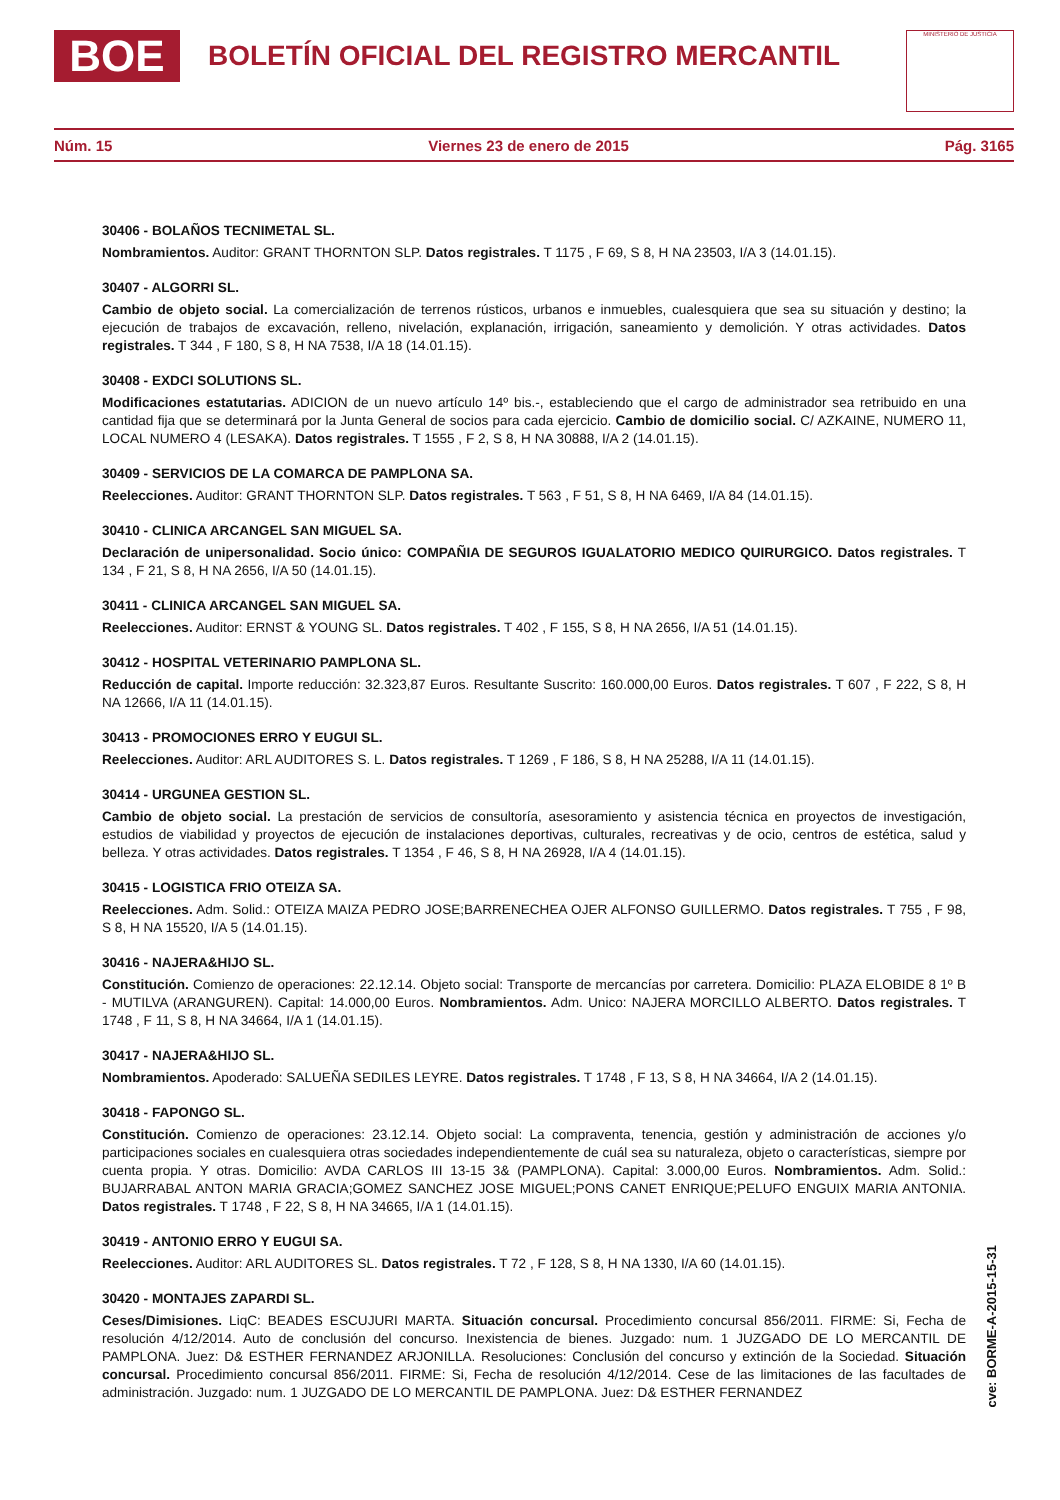BOE BOLETÍN OFICIAL DEL REGISTRO MERCANTIL
MINISTERIO DE JUSTICIA
Núm. 15 Viernes 23 de enero de 2015 Pág. 3165
30406 - BOLAÑOS TECNIMETAL SL.
Nombramientos. Auditor: GRANT THORNTON SLP. Datos registrales. T 1175 , F 69, S 8, H NA 23503, I/A 3 (14.01.15).
30407 - ALGORRI SL.
Cambio de objeto social. La comercialización de terrenos rústicos, urbanos e inmuebles, cualesquiera que sea su situación y destino; la ejecución de trabajos de excavación, relleno, nivelación, explanación, irrigación, saneamiento y demolición. Y otras actividades. Datos registrales. T 344 , F 180, S 8, H NA 7538, I/A 18 (14.01.15).
30408 - EXDCI SOLUTIONS SL.
Modificaciones estatutarias. ADICION de un nuevo artículo 14º bis.-, estableciendo que el cargo de administrador sea retribuido en una cantidad fija que se determinará por la Junta General de socios para cada ejercicio. Cambio de domicilio social. C/ AZKAINE, NUMERO 11, LOCAL NUMERO 4 (LESAKA). Datos registrales. T 1555 , F 2, S 8, H NA 30888, I/A 2 (14.01.15).
30409 - SERVICIOS DE LA COMARCA DE PAMPLONA SA.
Reelecciones. Auditor: GRANT THORNTON SLP. Datos registrales. T 563 , F 51, S 8, H NA 6469, I/A 84 (14.01.15).
30410 - CLINICA ARCANGEL SAN MIGUEL SA.
Declaración de unipersonalidad. Socio único: COMPAÑIA DE SEGUROS IGUALATORIO MEDICO QUIRURGICO. Datos registrales. T 134 , F 21, S 8, H NA 2656, I/A 50 (14.01.15).
30411 - CLINICA ARCANGEL SAN MIGUEL SA.
Reelecciones. Auditor: ERNST & YOUNG SL. Datos registrales. T 402 , F 155, S 8, H NA 2656, I/A 51 (14.01.15).
30412 - HOSPITAL VETERINARIO PAMPLONA SL.
Reducción de capital. Importe reducción: 32.323,87 Euros. Resultante Suscrito: 160.000,00 Euros. Datos registrales. T 607 , F 222, S 8, H NA 12666, I/A 11 (14.01.15).
30413 - PROMOCIONES ERRO Y EUGUI SL.
Reelecciones. Auditor: ARL AUDITORES S. L. Datos registrales. T 1269 , F 186, S 8, H NA 25288, I/A 11 (14.01.15).
30414 - URGUNEA GESTION SL.
Cambio de objeto social. La prestación de servicios de consultoría, asesoramiento y asistencia técnica en proyectos de investigación, estudios de viabilidad y proyectos de ejecución de instalaciones deportivas, culturales, recreativas y de ocio, centros de estética, salud y belleza. Y otras actividades. Datos registrales. T 1354 , F 46, S 8, H NA 26928, I/A 4 (14.01.15).
30415 - LOGISTICA FRIO OTEIZA SA.
Reelecciones. Adm. Solid.: OTEIZA MAIZA PEDRO JOSE;BARRENECHEA OJER ALFONSO GUILLERMO. Datos registrales. T 755 , F 98, S 8, H NA 15520, I/A 5 (14.01.15).
30416 - NAJERA&HIJO SL.
Constitución. Comienzo de operaciones: 22.12.14. Objeto social: Transporte de mercancías por carretera. Domicilio: PLAZA ELOBIDE 8 1º B - MUTILVA (ARANGUREN). Capital: 14.000,00 Euros. Nombramientos. Adm. Unico: NAJERA MORCILLO ALBERTO. Datos registrales. T 1748 , F 11, S 8, H NA 34664, I/A 1 (14.01.15).
30417 - NAJERA&HIJO SL.
Nombramientos. Apoderado: SALUEÑA SEDILES LEYRE. Datos registrales. T 1748 , F 13, S 8, H NA 34664, I/A 2 (14.01.15).
30418 - FAPONGO SL.
Constitución. Comienzo de operaciones: 23.12.14. Objeto social: La compraventa, tenencia, gestión y administración de acciones y/o participaciones sociales en cualesquiera otras sociedades independientemente de cuál sea su naturaleza, objeto o características, siempre por cuenta propia. Y otras. Domicilio: AVDA CARLOS III 13-15 3& (PAMPLONA). Capital: 3.000,00 Euros. Nombramientos. Adm. Solid.: BUJARRABAL ANTON MARIA GRACIA;GOMEZ SANCHEZ JOSE MIGUEL;PONS CANET ENRIQUE;PELUFO ENGUIX MARIA ANTONIA. Datos registrales. T 1748 , F 22, S 8, H NA 34665, I/A 1 (14.01.15).
30419 - ANTONIO ERRO Y EUGUI SA.
Reelecciones. Auditor: ARL AUDITORES SL. Datos registrales. T 72 , F 128, S 8, H NA 1330, I/A 60 (14.01.15).
30420 - MONTAJES ZAPARDI SL.
Ceses/Dimisiones. LiqC: BEADES ESCUJURI MARTA. Situación concursal. Procedimiento concursal 856/2011. FIRME: Si, Fecha de resolución 4/12/2014. Auto de conclusión del concurso. Inexistencia de bienes. Juzgado: num. 1 JUZGADO DE LO MERCANTIL DE PAMPLONA. Juez: D& ESTHER FERNANDEZ ARJONILLA. Resoluciones: Conclusión del concurso y extinción de la Sociedad. Situación concursal. Procedimiento concursal 856/2011. FIRME: Si, Fecha de resolución 4/12/2014. Cese de las limitaciones de las facultades de administración. Juzgado: num. 1 JUZGADO DE LO MERCANTIL DE PAMPLONA. Juez: D& ESTHER FERNANDEZ
cve: BORME-A-2015-15-31